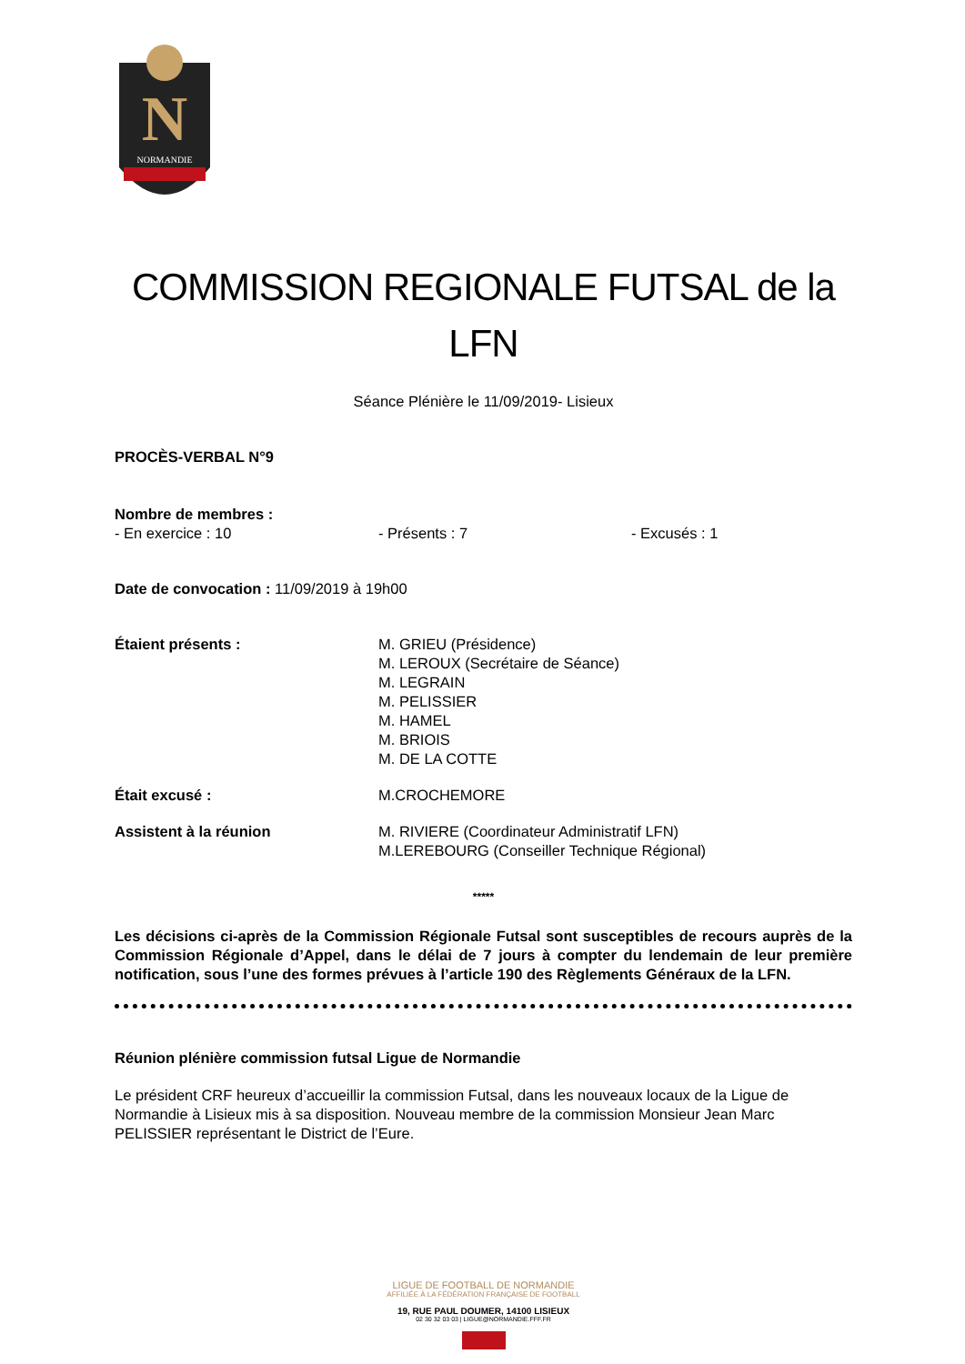N
NORMANDIE
COMMISSION REGIONALE FUTSAL de la LFN
Séance Plénière le 11/09/2019- Lisieux
PROCÈS-VERBAL N°9
Nombre de membres :
- En exercice : 10 - Présents : 7 - Excusés : 1
Date de convocation : 11/09/2019 à 19h00
Étaient présents : M. GRIEU (Présidence)
M. LEROUX (Secrétaire de Séance)
M. LEGRAIN
M. PELISSIER
M. HAMEL
M. BRIOIS
M. DE LA COTTE
Était excusé : M.CROCHEMORE
Assistent à la réunion M. RIVIERE (Coordinateur Administratif LFN)
M.LEREBOURG (Conseiller Technique Régional)
*****
Les décisions ci-après de la Commission Régionale Futsal sont susceptibles de recours auprès de la Commission Régionale d’Appel, dans le délai de 7 jours à compter du lendemain de leur première notification, sous l’une des formes prévues à l’article 190 des Règlements Généraux de la LFN.
Réunion plénière commission futsal Ligue de Normandie
Le président CRF heureux d’accueillir la commission Futsal, dans les nouveaux locaux de la Ligue de Normandie à Lisieux mis à sa disposition. Nouveau membre de la commission Monsieur Jean Marc PELISSIER représentant le District de l’Eure.
LIGUE DE FOOTBALL DE NORMANDIE
AFFILIÉE À LA FÉDÉRATION FRANÇAISE DE FOOTBALL
19, RUE PAUL DOUMER, 14100 LISIEUX
02 30 32 03 03 | LIGUE@NORMANDIE.FFF.FR